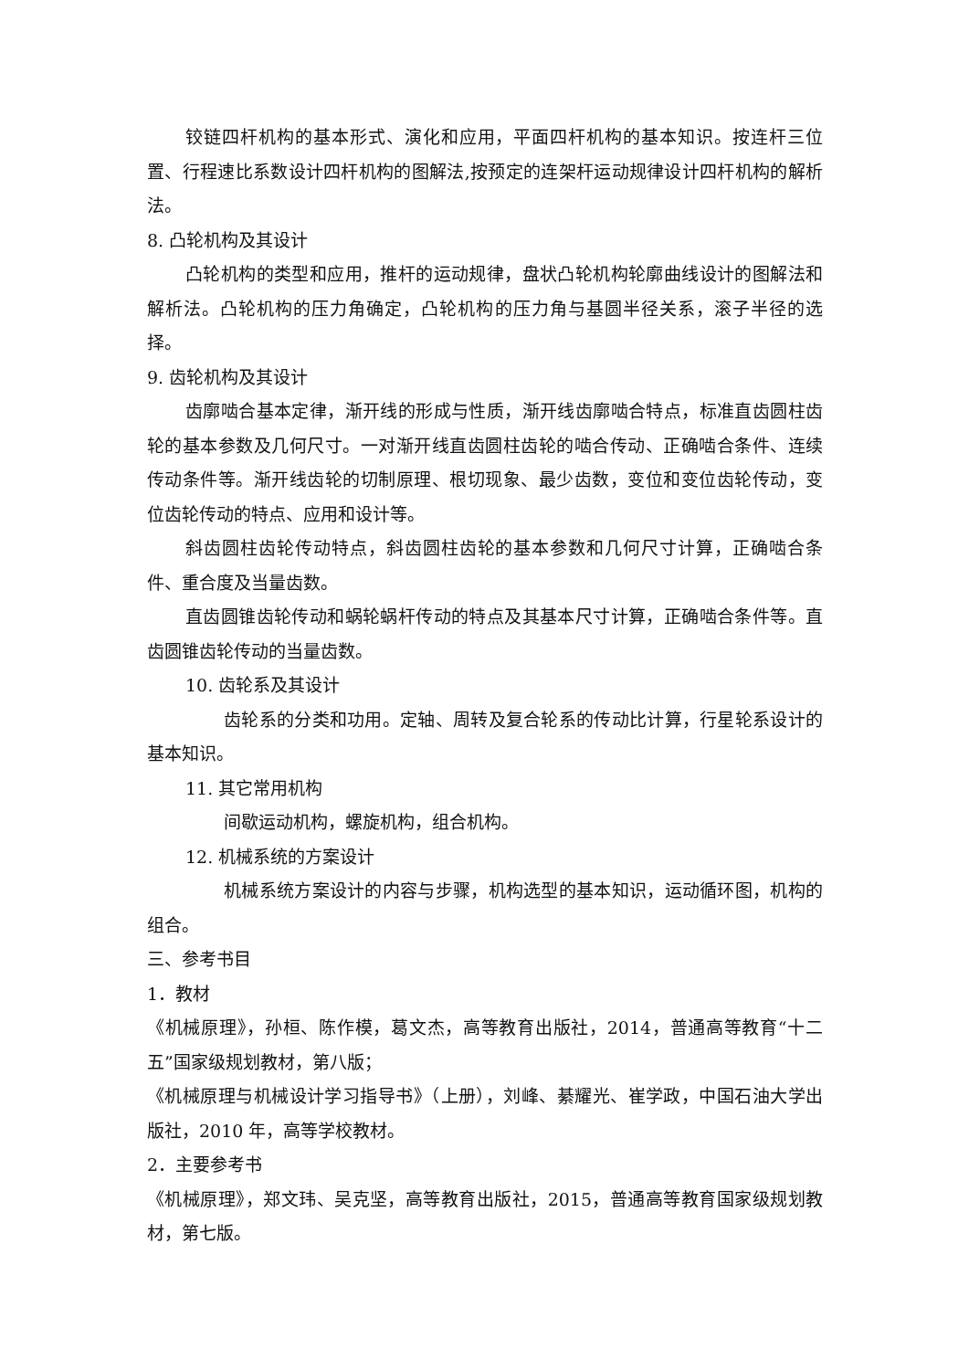铰链四杆机构的基本形式、演化和应用，平面四杆机构的基本知识。按连杆三位置、行程速比系数设计四杆机构的图解法,按预定的连架杆运动规律设计四杆机构的解析法。
8. 凸轮机构及其设计
凸轮机构的类型和应用，推杆的运动规律，盘状凸轮机构轮廓曲线设计的图解法和解析法。凸轮机构的压力角确定，凸轮机构的压力角与基圆半径关系，滚子半径的选择。
9. 齿轮机构及其设计
齿廓啮合基本定律，渐开线的形成与性质，渐开线齿廓啮合特点，标准直齿圆柱齿轮的基本参数及几何尺寸。一对渐开线直齿圆柱齿轮的啮合传动、正确啮合条件、连续传动条件等。渐开线齿轮的切制原理、根切现象、最少齿数，变位和变位齿轮传动，变位齿轮传动的特点、应用和设计等。
斜齿圆柱齿轮传动特点，斜齿圆柱齿轮的基本参数和几何尺寸计算，正确啮合条件、重合度及当量齿数。
直齿圆锥齿轮传动和蜗轮蜗杆传动的特点及其基本尺寸计算，正确啮合条件等。直齿圆锥齿轮传动的当量齿数。
10. 齿轮系及其设计
齿轮系的分类和功用。定轴、周转及复合轮系的传动比计算，行星轮系设计的基本知识。
11. 其它常用机构
间歇运动机构，螺旋机构，组合机构。
12. 机械系统的方案设计
机械系统方案设计的内容与步骤，机构选型的基本知识，运动循环图，机构的组合。
三、参考书目
1．教材
《机械原理》，孙桓、陈作模，葛文杰，高等教育出版社，2014，普通高等教育“十二五”国家级规划教材，第八版；
《机械原理与机械设计学习指导书》（上册），刘峰、綦耀光、崔学政，中国石油大学出版社，2010 年，高等学校教材。
2．主要参考书
《机械原理》，郑文玮、吴克坚，高等教育出版社，2015，普通高等教育国家级规划教材，第七版。